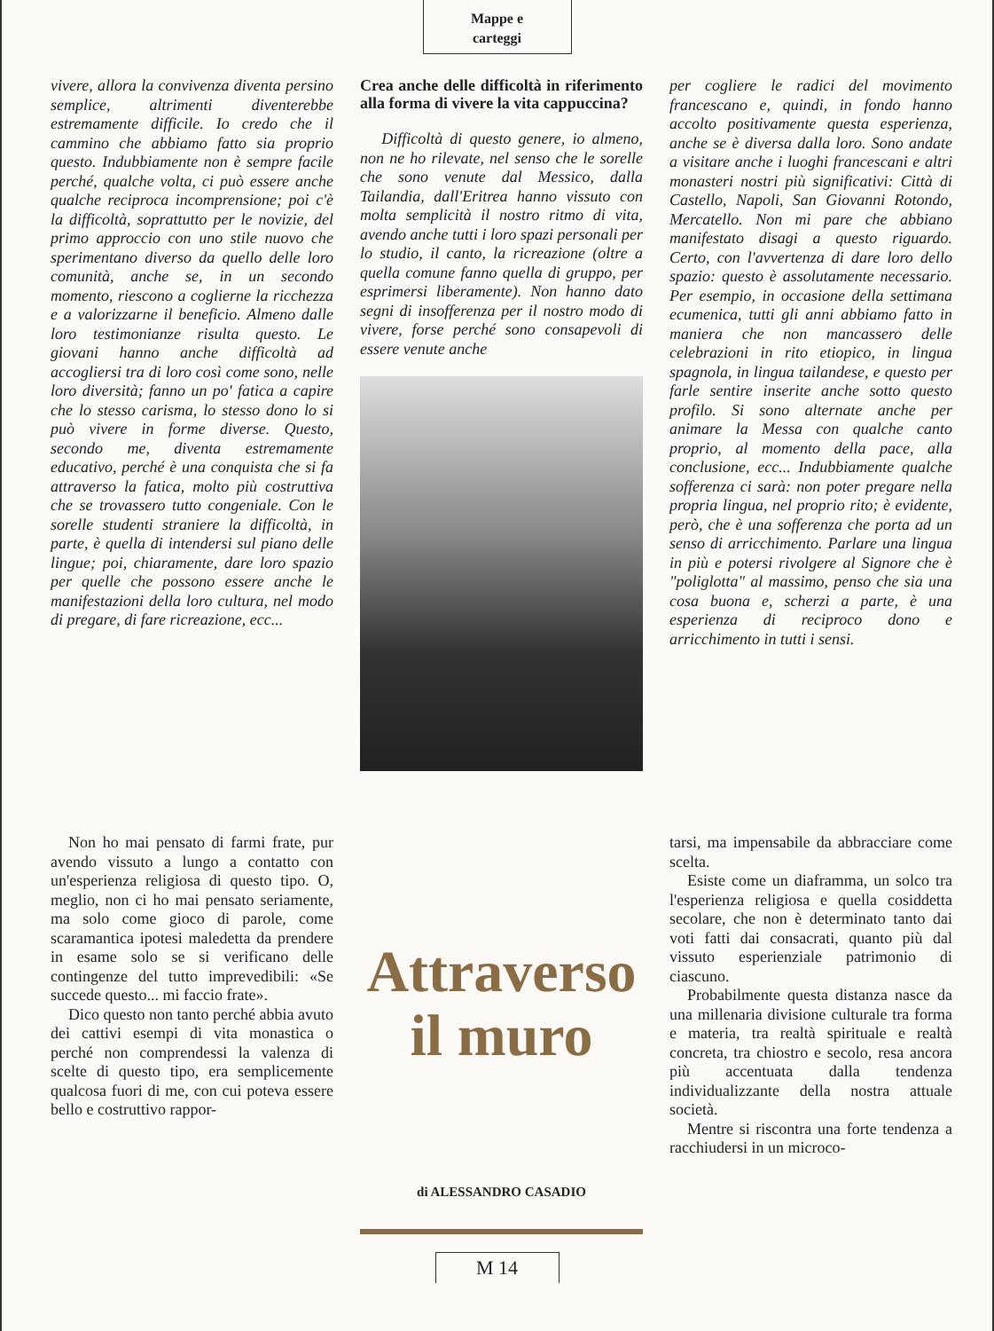Mappe e
carteggi
vivere, allora la convivenza diventa persino semplice, altrimenti diventerebbe estremamente difficile. Io credo che il cammino che abbiamo fatto sia proprio questo. Indubbiamente non è sempre facile perché, qualche volta, ci può essere anche qualche reciproca incomprensione; poi c'è la difficoltà, soprattutto per le novizie, del primo approccio con uno stile nuovo che sperimentano diverso da quello delle loro comunità, anche se, in un secondo momento, riescono a coglierne la ricchezza e a valorizzarne il beneficio. Almeno dalle loro testimonianze risulta questo. Le giovani hanno anche difficoltà ad accogliersi tra di loro così come sono, nelle loro diversità; fanno un po' fatica a capire che lo stesso carisma, lo stesso dono lo si può vivere in forme diverse. Questo, secondo me, diventa estremamente educativo, perché è una conquista che si fa attraverso la fatica, molto più costruttiva che se trovassero tutto congeniale. Con le sorelle studenti straniere la difficoltà, in parte, è quella di intendersi sul piano delle lingue; poi, chiaramente, dare loro spazio per quelle che possono essere anche le manifestazioni della loro cultura, nel modo di pregare, di fare ricreazione, ecc...
Crea anche delle difficoltà in riferimento alla forma di vivere la vita cappuccina?
Difficoltà di questo genere, io almeno, non ne ho rilevate, nel senso che le sorelle che sono venute dal Messico, dalla Tailandia, dall'Eritrea hanno vissuto con molta semplicità il nostro ritmo di vita, avendo anche tutti i loro spazi personali per lo studio, il canto, la ricreazione (oltre a quella comune fanno quella di gruppo, per esprimersi liberamente). Non hanno dato segni di insofferenza per il nostro modo di vivere, forse perché sono consapevoli di essere venute anche
per cogliere le radici del movimento francescano e, quindi, in fondo hanno accolto positivamente questa esperienza, anche se è diversa dalla loro. Sono andate a visitare anche i luoghi francescani e altri monasteri nostri più significativi: Città di Castello, Napoli, San Giovanni Rotondo, Mercatello. Non mi pare che abbiano manifestato disagi a questo riguardo. Certo, con l'avvertenza di dare loro dello spazio: questo è assolutamente necessario. Per esempio, in occasione della settimana ecumenica, tutti gli anni abbiamo fatto in maniera che non mancassero delle celebrazioni in rito etiopico, in lingua spagnola, in lingua tailandese, e questo per farle sentire inserite anche sotto questo profilo. Si sono alternate anche per animare la Messa con qualche canto proprio, al momento della pace, alla conclusione, ecc... Indubbiamente qualche sofferenza ci sarà: non poter pregare nella propria lingua, nel proprio rito; è evidente, però, che è una sofferenza che porta ad un senso di arricchimento. Parlare una lingua in più e potersi rivolgere al Signore che è "poliglotta" al massimo, penso che sia una cosa buona e, scherzi a parte, è una esperienza di reciproco dono e arricchimento in tutti i sensi.
Non ho mai pensato di farmi frate, pur avendo vissuto a lungo a contatto con un'esperienza religiosa di questo tipo. O, meglio, non ci ho mai pensato seriamente, ma solo come gioco di parole, come scaramantica ipotesi maledetta da prendere in esame solo se si verificano delle contingenze del tutto imprevedibili: «Se succede questo... mi faccio frate».
Dico questo non tanto perché abbia avuto dei cattivi esempi di vita monastica o perché non comprendessi la valenza di scelte di questo tipo, era semplicemente qualcosa fuori di me, con cui poteva essere bello e costruttivo rappor-
Attraverso
il muro
di ALESSANDRO CASADIO
tarsi, ma impensabile da abbracciare come scelta.
Esiste come un diaframma, un solco tra l'esperienza religiosa e quella cosiddetta secolare, che non è determinato tanto dai voti fatti dai consacrati, quanto più dal vissuto esperienziale patrimonio di ciascuno.
Probabilmente questa distanza nasce da una millenaria divisione culturale tra forma e materia, tra realtà spirituale e realtà concreta, tra chiostro e secolo, resa ancora più accentuata dalla tendenza individualizzante della nostra attuale società.
Mentre si riscontra una forte tendenza a racchiudersi in un microco-
M 14